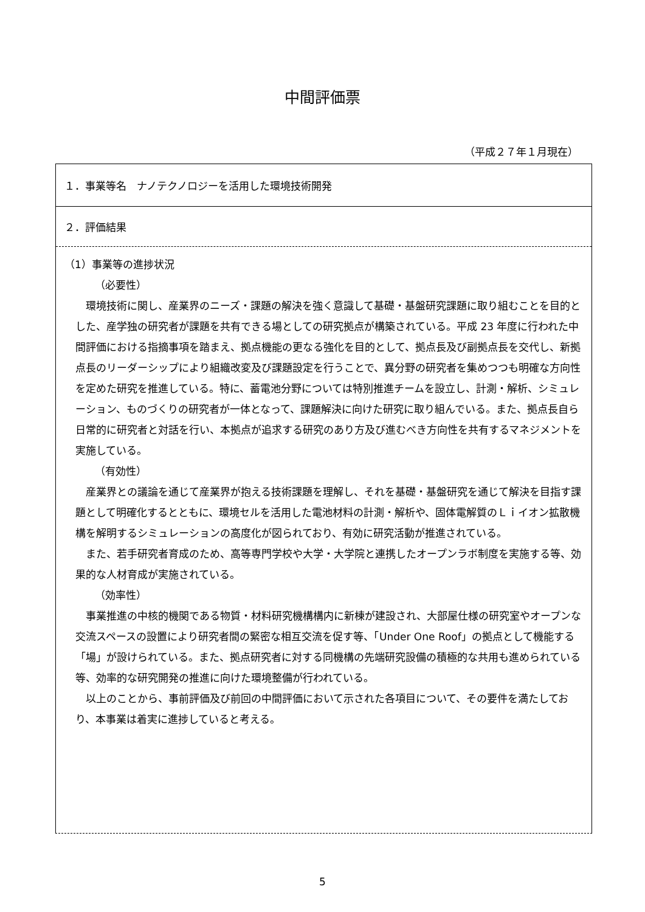中間評価票
（平成２７年１月現在）
１．事業等名　ナノテクノロジーを活用した環境技術開発
２．評価結果
（1）事業等の進捗状況
（必要性）
　環境技術に関し、産業界のニーズ・課題の解決を強く意識して基礎・基盤研究課題に取り組むことを目的とした、産学独の研究者が課題を共有できる場としての研究拠点が構築されている。平成 23 年度に行われた中間評価における指摘事項を踏まえ、拠点機能の更なる強化を目的として、拠点長及び副拠点長を交代し、新拠点長のリーダーシップにより組織改変及び課題設定を行うことで、異分野の研究者を集めつつも明確な方向性を定めた研究を推進している。特に、蓄電池分野については特別推進チームを設立し、計測・解析、シミュレーション、ものづくりの研究者が一体となって、課題解決に向けた研究に取り組んでいる。また、拠点長自ら日常的に研究者と対話を行い、本拠点が追求する研究のあり方及び進むべき方向性を共有するマネジメントを実施している。
（有効性）
　産業界との議論を通じて産業界が抱える技術課題を理解し、それを基礎・基盤研究を通じて解決を目指す課題として明確化するとともに、環境セルを活用した電池材料の計測・解析や、固体電解質のＬｉイオン拡散機構を解明するシミュレーションの高度化が図られており、有効に研究活動が推進されている。
　また、若手研究者育成のため、高等専門学校や大学・大学院と連携したオープンラボ制度を実施する等、効果的な人材育成が実施されている。
（効率性）
　事業推進の中核的機関である物質・材料研究機構構内に新棟が建設され、大部屋仕様の研究室やオープンな交流スペースの設置により研究者間の緊密な相互交流を促す等、「Under One Roof」の拠点として機能する「場」が設けられている。また、拠点研究者に対する同機構の先端研究設備の積極的な共用も進められている等、効率的な研究開発の推進に向けた環境整備が行われている。
　以上のことから、事前評価及び前回の中間評価において示された各項目について、その要件を満たしており、本事業は着実に進捗していると考える。
5